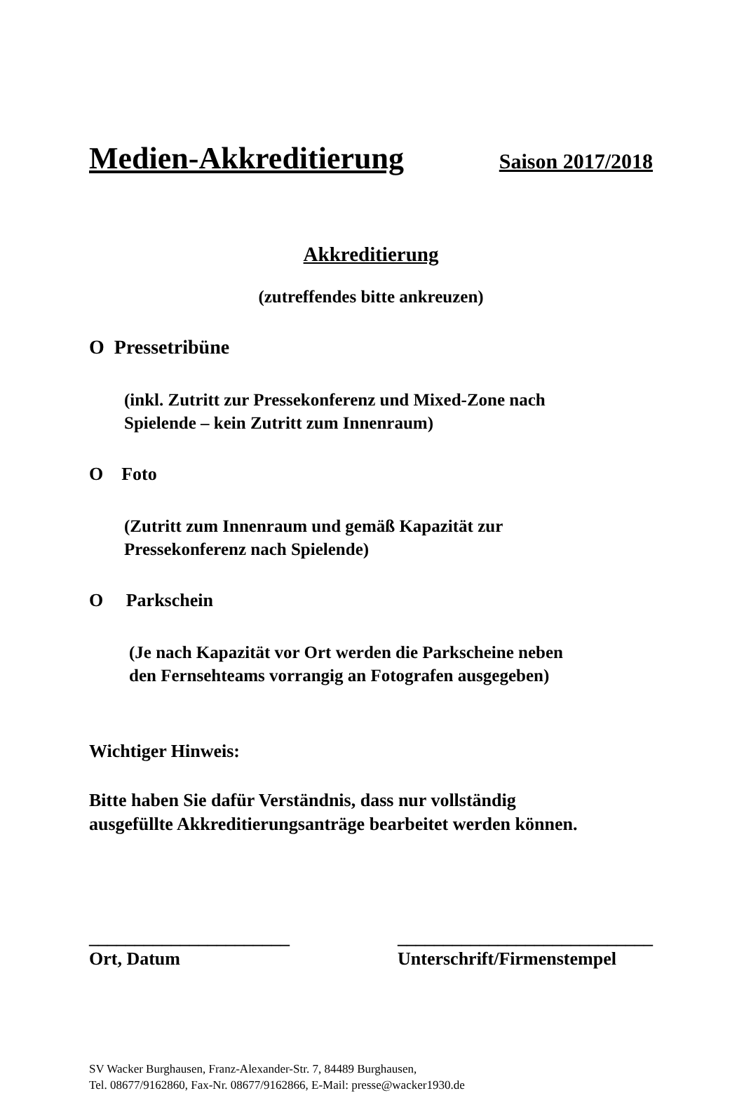Medien-Akkreditierung Saison 2017/2018
Akkreditierung
(zutreffendes bitte ankreuzen)
O Pressetribüne
(inkl. Zutritt zur Pressekonferenz und Mixed-Zone nach
Spielende – kein Zutritt zum Innenraum)
O Foto
(Zutritt zum Innenraum und gemäß Kapazität zur
Pressekonferenz nach Spielende)
O Parkschein
(Je nach Kapazität vor Ort werden die Parkscheine neben
den Fernsehteams vorrangig an Fotografen ausgegeben)
Wichtiger Hinweis:
Bitte haben Sie dafür Verständnis, dass nur vollständig
ausgefüllte Akkreditierungsanträge bearbeitet werden können.
______________________
Ort, Datum
____________________________
Unterschrift/Firmenstempel
SV Wacker Burghausen, Franz-Alexander-Str. 7, 84489 Burghausen,
Tel. 08677/9162860, Fax-Nr. 08677/9162866, E-Mail: presse@wacker1930.de